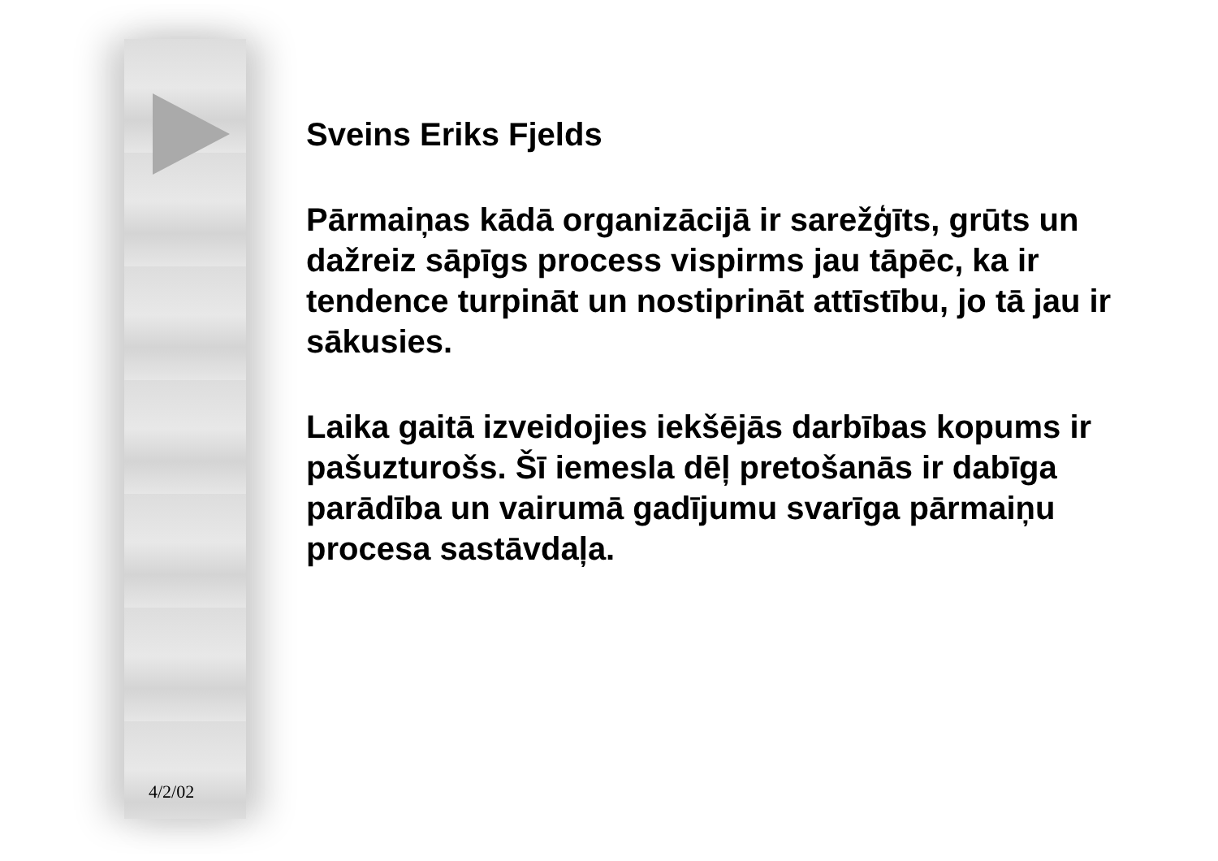Sveins Eriks Fjelds
Pārmaiņas kādā organizācijā ir sarežģīts, grūts un dažreiz sāpīgs process vispirms jau tāpēc, ka ir tendence turpināt un nostiprināt attīstību, jo tā jau ir sākusies.
Laika gaitā izveidojies iekšējās darbības kopums ir pašuzturošs. Šī iemesla dēļ pretošanās ir dabīga parādība un vairumā gadījumu svarīga pārmaiņu procesa sastāvdaļa.
4/2/02